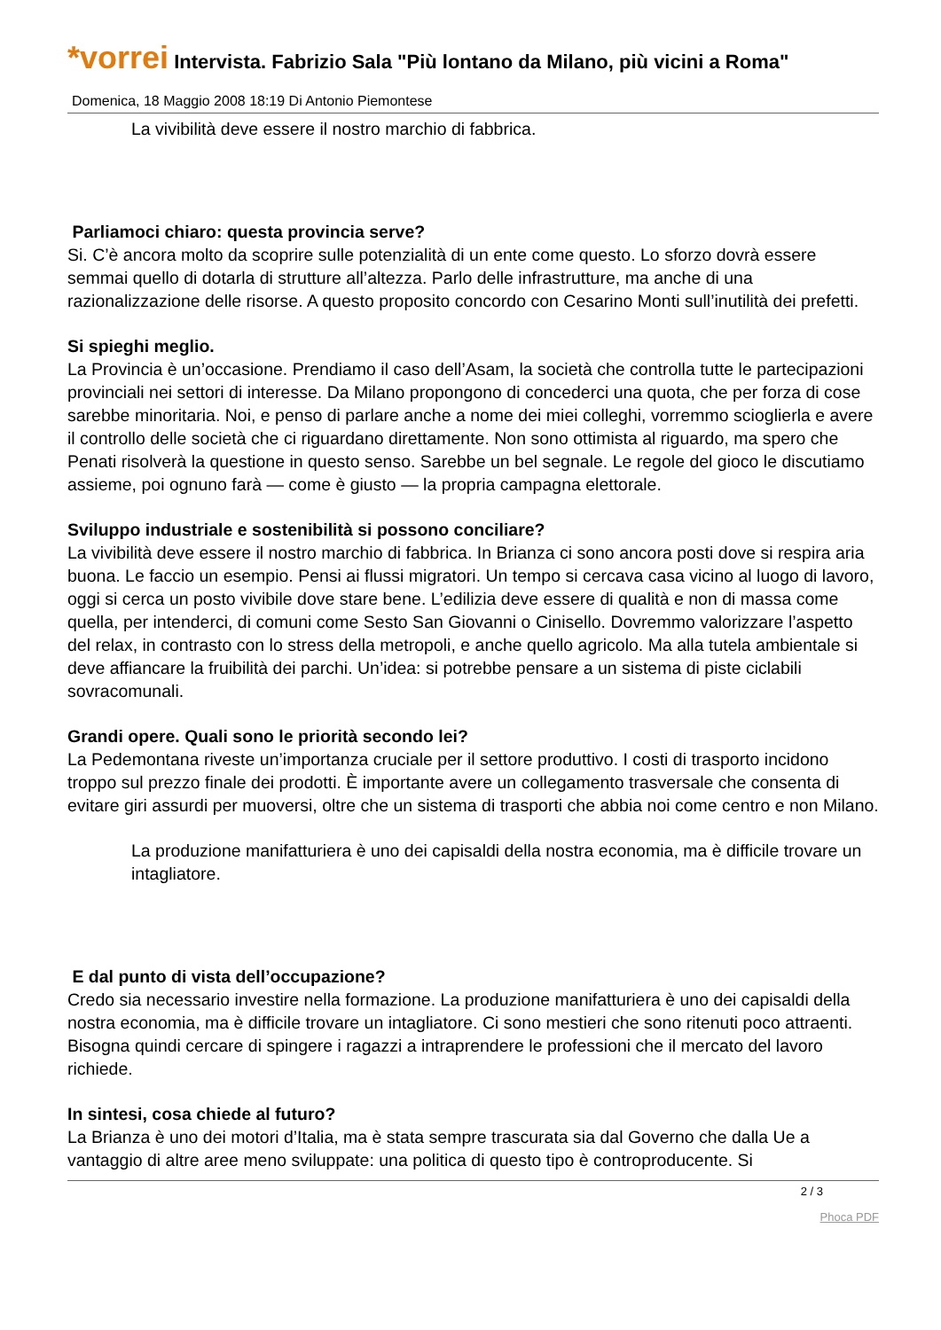*vorrei Intervista. Fabrizio Sala "Più lontano da Milano, più vicini a Roma"
Domenica, 18 Maggio 2008 18:19 Di Antonio Piemontese
La vivibilità deve essere il nostro marchio di fabbrica.
Parliamoci chiaro: questa provincia serve?
Si. C’è ancora molto da scoprire sulle potenzialità di un ente come questo. Lo sforzo dovrà essere semmai quello di dotarla di strutture all’altezza. Parlo delle infrastrutture, ma anche di una razionalizzazione delle risorse. A questo proposito concordo con Cesarino Monti sull’inutilità dei prefetti.
Si spieghi meglio.
La Provincia è un’occasione. Prendiamo il caso dell’Asam, la società che controlla tutte le partecipazioni provinciali nei settori di interesse. Da Milano propongono di concederci una quota, che per forza di cose sarebbe minoritaria. Noi, e penso di parlare anche a nome dei miei colleghi, vorremmo scioglierla e avere il controllo delle società che ci riguardano direttamente. Non sono ottimista al riguardo, ma spero che Penati risolverà la questione in questo senso. Sarebbe un bel segnale. Le regole del gioco le discutiamo assieme, poi ognuno farà — come è giusto — la propria campagna elettorale.
Sviluppo industriale e sostenibilità si possono conciliare?
La vivibilità deve essere il nostro marchio di fabbrica. In Brianza ci sono ancora posti dove si respira aria buona. Le faccio un esempio. Pensi ai flussi migratori. Un tempo si cercava casa vicino al luogo di lavoro, oggi si cerca un posto vivibile dove stare bene. L’edilizia deve essere di qualità e non di massa come quella, per intenderci, di comuni come Sesto San Giovanni o Cinisello. Dovremmo valorizzare l’aspetto del relax, in contrasto con lo stress della metropoli, e anche quello agricolo. Ma alla tutela ambientale si deve affiancare la fruibilità dei parchi. Un’idea: si potrebbe pensare a un sistema di piste ciclabili sovracomunali.
Grandi opere. Quali sono le priorità secondo lei?
La Pedemontana riveste un’importanza cruciale per il settore produttivo. I costi di trasporto incidono troppo sul prezzo finale dei prodotti. È importante avere un collegamento trasversale che consenta di evitare giri assurdi per muoversi, oltre che un sistema di trasporti che abbia noi come centro e non Milano.
La produzione manifatturiera è uno dei capisaldi della nostra economia, ma è difficile trovare un intagliatore.
E dal punto di vista dell’occupazione?
Credo sia necessario investire nella formazione. La produzione manifatturiera è uno dei capisaldi della nostra economia, ma è difficile trovare un intagliatore. Ci sono mestieri che sono ritenuti poco attraenti. Bisogna quindi cercare di spingere i ragazzi a intraprendere le professioni che il mercato del lavoro richiede.
In sintesi, cosa chiede al futuro?
La Brianza è uno dei motori d’Italia, ma è stata sempre trascurata sia dal Governo che dalla Ue a vantaggio di altre aree meno sviluppate: una politica di questo tipo è controproducente. Si
2 / 3
Phoca PDF